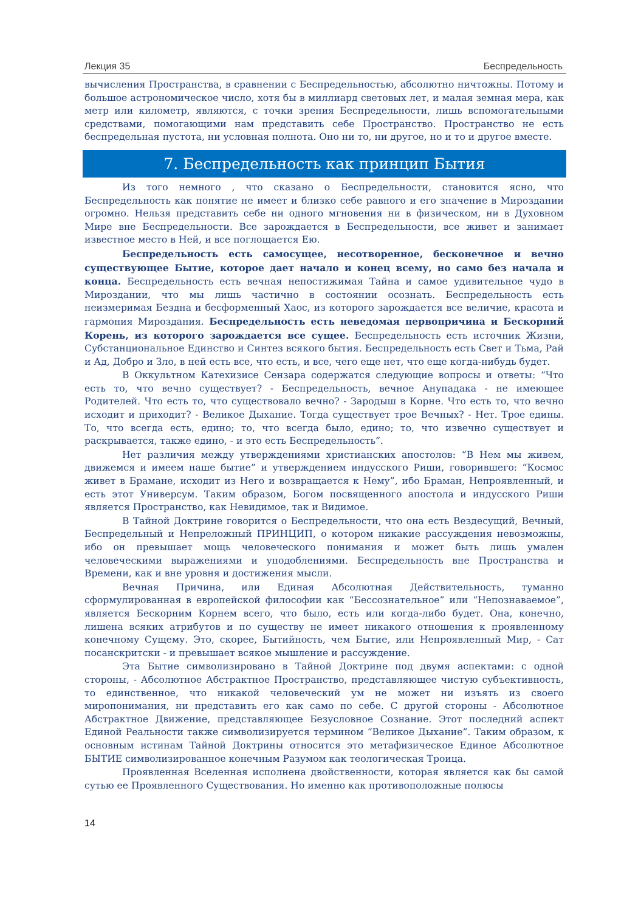Лекция 35 Беспредельность
вычисления Пространства, в сравнении с Беспредельностью, абсолютно ничтожны. Потому и большое астрономическое число, хотя бы в миллиард световых лет, и малая земная мера, как метр или километр, являются, с точки зрения Беспредельности, лишь вспомогательными средствами, помогающими нам представить себе Пространство. Пространство не есть беспредельная пустота, ни условная полнота. Оно ни то, ни другое, но и то и другое вместе.
7. Беспредельность как принцип Бытия
Из того немного , что сказано о Беспредельности, становится ясно, что Беспредельность как понятие не имеет и близко себе равного и его значение в Мироздании огромно. Нельзя представить себе ни одного мгновения ни в физическом, ни в Духовном Мире вне Беспредельности. Все зарождается в Беспредельности, все живет и занимает известное место в Ней, и все поглощается Ею.
Беспредельность есть самосущее, несотворенное, бесконечное и вечно существующее Бытие, которое дает начало и конец всему, но само без начала и конца. Беспредельность есть вечная непостижимая Тайна и самое удивительное чудо в Мироздании, что мы лишь частично в состоянии осознать. Беспредельность есть неизмеримая Бездна и бесформенный Хаос, из которого зарождается все величие, красота и гармония Мироздания. Беспредельность есть неведомая первопричина и Бескорний Корень, из которого зарождается все сущее. Беспредельность есть источник Жизни, Субстанциональное Единство и Синтез всякого бытия. Беспредельность есть Свет и Тьма, Рай и Ад, Добро и Зло, в ней есть все, что есть, и все, чего еще нет, что еще когда-нибудь будет.
В Оккультном Катехизисе Сензара содержатся следующие вопросы и ответы: “Что есть то, что вечно существует? - Беспредельность, вечное Анупадака - не имеющее Родителей. Что есть то, что существовало вечно? - Зародыш в Корне. Что есть то, что вечно исходит и приходит? - Великое Дыхание. Тогда существует трое Вечных? - Нет. Трое едины. То, что всегда есть, едино; то, что всегда было, едино; то, что извечно существует и раскрывается, также едино, - и это есть Беспредельность”.
Нет различия между утверждениями христианских апостолов: “В Нем мы живем, движемся и имеем наше бытие” и утверждением индусского Риши, говорившего: “Космос живет в Брамане, исходит из Него и возвращается к Нему”, ибо Браман, Непроявленный, и есть этот Универсум. Таким образом, Богом посвященного апостола и индусского Риши является Пространство, как Невидимое, так и Видимое.
В Тайной Доктрине говорится о Беспредельности, что она есть Вездесущий, Вечный, Беспредельный и Непреложный ПРИНЦИП, о котором никакие рассуждения невозможны, ибо он превышает мощь человеческого понимания и может быть лишь умален человеческими выражениями и уподоблениями. Беспредельность вне Пространства и Времени, как и вне уровня и достижения мысли.
Вечная Причина, или Единая Абсолютная Действительность, туманно сформулированная в европейской философии как “Бессознательное” или “Непознаваемое”, является Бескорним Корнем всего, что было, есть или когда-либо будет. Она, конечно, лишена всяких атрибутов и по существу не имеет никакого отношения к проявленному конечному Сущему. Это, скорее, Бытийность, чем Бытие, или Непроявленный Мир, - Сат посанскритски - и превышает всякое мышление и рассуждение.
Эта Бытие символизировано в Тайной Доктрине под двумя аспектами: с одной стороны, - Абсолютное Абстрактное Пространство, представляющее чистую субъективность, то единственное, что никакой человеческий ум не может ни изъять из своего миропонимания, ни представить его как само по себе. С другой стороны - Абсолютное Абстрактное Движение, представляющее Безусловное Сознание. Этот последний аспект Единой Реальности также символизируется термином “Великое Дыхание”. Таким образом, к основным истинам Тайной Доктрины относится это метафизическое Единое Абсолютное БЫТИЕ символизированное конечным Разумом как теологическая Троица.
Проявленная Вселенная исполнена двойственности, которая является как бы самой сутью ее Проявленного Существования. Но именно как противоположные полюсы
14